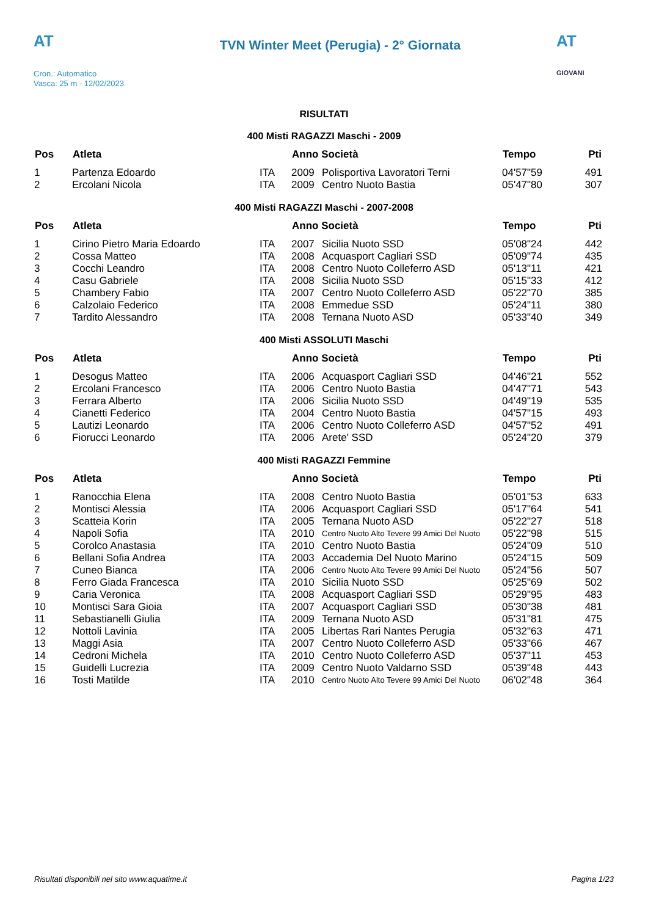AT
Cron.: Automatico
Vasca: 25 m - 12/02/2023
TVN Winter Meet (Perugia) - 2° Giornata
AT
GIOVANI
RISULTATI
400 Misti RAGAZZI Maschi - 2009
| Pos | Atleta | | Anno Società | | Tempo | Pti |
| --- | --- | --- | --- | --- | --- | --- |
| 1 | Partenza Edoardo | ITA | 2009 | Polisportiva Lavoratori Terni | 04'57"59 | 491 |
| 2 | Ercolani Nicola | ITA | 2009 | Centro Nuoto Bastia | 05'47"80 | 307 |
400 Misti RAGAZZI Maschi - 2007-2008
| Pos | Atleta | | Anno Società | | Tempo | Pti |
| --- | --- | --- | --- | --- | --- | --- |
| 1 | Cirino Pietro Maria Edoardo | ITA | 2007 | Sicilia Nuoto SSD | 05'08"24 | 442 |
| 2 | Cossa Matteo | ITA | 2008 | Acquasport Cagliari SSD | 05'09"74 | 435 |
| 3 | Cocchi Leandro | ITA | 2008 | Centro Nuoto Colleferro ASD | 05'13"11 | 421 |
| 4 | Casu Gabriele | ITA | 2008 | Sicilia Nuoto SSD | 05'15"33 | 412 |
| 5 | Chambery Fabio | ITA | 2007 | Centro Nuoto Colleferro ASD | 05'22"70 | 385 |
| 6 | Calzolaio Federico | ITA | 2008 | Emmedue SSD | 05'24"11 | 380 |
| 7 | Tardito Alessandro | ITA | 2008 | Ternana Nuoto ASD | 05'33"40 | 349 |
400 Misti ASSOLUTI Maschi
| Pos | Atleta | | Anno Società | | Tempo | Pti |
| --- | --- | --- | --- | --- | --- | --- |
| 1 | Desogus Matteo | ITA | 2006 | Acquasport Cagliari SSD | 04'46"21 | 552 |
| 2 | Ercolani Francesco | ITA | 2006 | Centro Nuoto Bastia | 04'47"71 | 543 |
| 3 | Ferrara Alberto | ITA | 2006 | Sicilia Nuoto SSD | 04'49"19 | 535 |
| 4 | Cianetti Federico | ITA | 2004 | Centro Nuoto Bastia | 04'57"15 | 493 |
| 5 | Lautizi Leonardo | ITA | 2006 | Centro Nuoto Colleferro ASD | 04'57"52 | 491 |
| 6 | Fiorucci Leonardo | ITA | 2006 | Arete' SSD | 05'24"20 | 379 |
400 Misti RAGAZZI Femmine
| Pos | Atleta | | Anno Società | | Tempo | Pti |
| --- | --- | --- | --- | --- | --- | --- |
| 1 | Ranocchia Elena | ITA | 2008 | Centro Nuoto Bastia | 05'01"53 | 633 |
| 2 | Montisci Alessia | ITA | 2006 | Acquasport Cagliari SSD | 05'17"64 | 541 |
| 3 | Scatteia Korin | ITA | 2005 | Ternana Nuoto ASD | 05'22"27 | 518 |
| 4 | Napoli Sofia | ITA | 2010 | Centro Nuoto Alto Tevere 99 Amici Del Nuoto | 05'22"98 | 515 |
| 5 | Corolco Anastasia | ITA | 2010 | Centro Nuoto Bastia | 05'24"09 | 510 |
| 6 | Bellani Sofia Andrea | ITA | 2003 | Accademia Del Nuoto Marino | 05'24"15 | 509 |
| 7 | Cuneo Bianca | ITA | 2006 | Centro Nuoto Alto Tevere 99 Amici Del Nuoto | 05'24"56 | 507 |
| 8 | Ferro Giada Francesca | ITA | 2010 | Sicilia Nuoto SSD | 05'25"69 | 502 |
| 9 | Caria Veronica | ITA | 2008 | Acquasport Cagliari SSD | 05'29"95 | 483 |
| 10 | Montisci Sara Gioia | ITA | 2007 | Acquasport Cagliari SSD | 05'30"38 | 481 |
| 11 | Sebastianelli Giulia | ITA | 2009 | Ternana Nuoto ASD | 05'31"81 | 475 |
| 12 | Nottoli Lavinia | ITA | 2005 | Libertas Rari Nantes Perugia | 05'32"63 | 471 |
| 13 | Maggi Asia | ITA | 2007 | Centro Nuoto Colleferro ASD | 05'33"66 | 467 |
| 14 | Cedroni Michela | ITA | 2010 | Centro Nuoto Colleferro ASD | 05'37"11 | 453 |
| 15 | Guidelli Lucrezia | ITA | 2009 | Centro Nuoto Valdarno SSD | 05'39"48 | 443 |
| 16 | Tosti Matilde | ITA | 2010 | Centro Nuoto Alto Tevere 99 Amici Del Nuoto | 06'02"48 | 364 |
Risultati disponibili nel sito www.aquatime.it Pagina 1/23